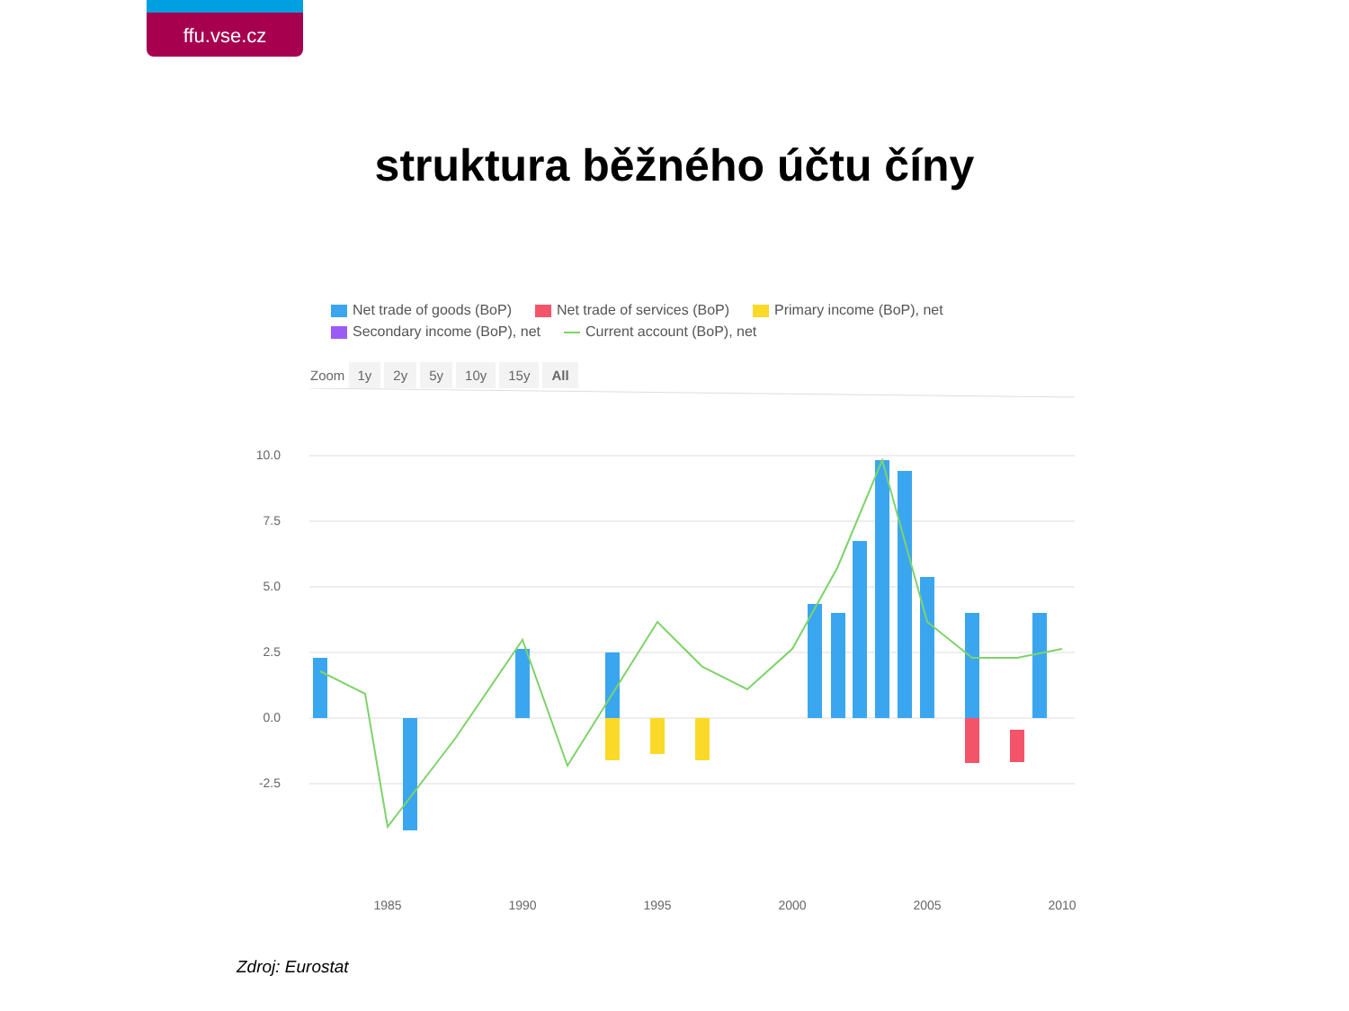ffu.vse.cz
struktura běžného účtu číny
Net trade of goods (BoP) Net trade of services (BoP) Primary income (BoP), net
Secondary income (BoP), net Current account (BoP), net
Zoom 1y 2y 5y 10y 15y All
10.0
7.5
5.0
2.5
0.0
-2.5
1985
1990
1995
2000
2005
2010
Zdroj: Eurostat